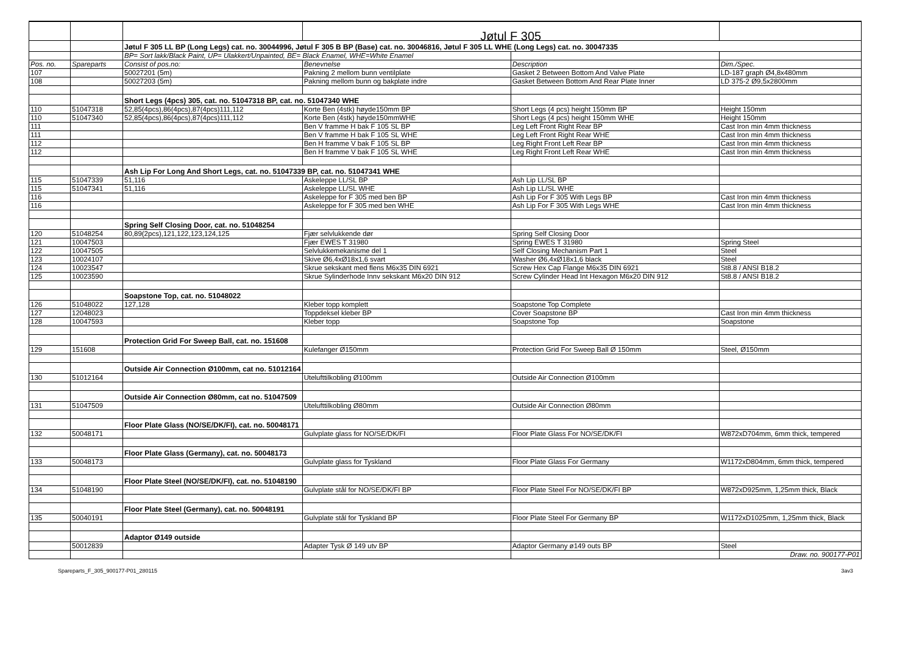| | | | Jøtul F 305 | | |
| | | Jøtul F 305 LL BP (Long Legs) cat. no. 30044996, Jøtul F 305 B BP (Base) cat. no. 30046816, Jøtul F 305 LL WHE (Long Legs) cat. no. 30047335 | | | |
| | | BP= Sort lakk/Black Paint, UP= Ulakkert/Unpainted, BE= Black Enamel, WHE=White Enamel | | | |
| Pos. no. | Spareparts | Consist of pos.no: | Benevnelse | Description | Dim./Spec. |
| 107 | | 50027201 (5m) | Pakning 2 mellom bunn ventilplate | Gasket 2 Between Bottom And Valve Plate | LD-187 graph Ø4,8x480mm |
| 108 | | 50027203 (5m) | Pakning mellom bunn og bakplate indre | Gasket Between Bottom And Rear Plate Inner | LD 375-2 Ø9,5x2800mm |
| | | Short Legs (4pcs) 305, cat. no. 51047318 BP, cat. no. 51047340 WHE | | | |
| 110 | 51047318 | 52,85(4pcs),86(4pcs),87(4pcs)111,112 | Korte Ben (4stk) høyde150mm BP | Short Legs (4 pcs) height 150mm BP | Height 150mm |
| 110 | 51047340 | 52,85(4pcs),86(4pcs),87(4pcs)111,112 | Korte Ben (4stk) høyde150mmWHE | Short Legs (4 pcs) height 150mm WHE | Height 150mm |
| 111 | | | Ben V framme H bak F 105 SL BP | Leg Left Front Right Rear BP | Cast Iron min 4mm thickness |
| 111 | | | Ben V framme H bak F 105 SL WHE | Leg Left Front Right Rear WHE | Cast Iron min 4mm thickness |
| 112 | | | Ben H framme V bak F 105 SL BP | Leg Right Front Left Rear BP | Cast Iron min 4mm thickness |
| 112 | | | Ben H framme V bak F 105 SL WHE | Leg Right Front Left Rear WHE | Cast Iron min 4mm thickness |
| | | Ash Lip For Long And Short Legs, cat. no. 51047339 BP, cat. no. 51047341 WHE | | | |
| 115 | 51047339 | 51,116 | Askeleppe LL/SL BP | Ash Lip LL/SL BP | |
| 115 | 51047341 | 51,116 | Askeleppe LL/SL WHE | Ash Lip LL/SL WHE | |
| 116 | | | Askeleppe for F 305 med ben BP | Ash Lip For F 305 With Legs BP | Cast Iron min 4mm thickness |
| 116 | | | Askeleppe for F 305 med ben WHE | Ash Lip For F 305 With Legs WHE | Cast Iron min 4mm thickness |
| | | Spring Self Closing Door, cat. no. 51048254 | | | |
| 120 | 51048254 | 80,89(2pcs),121,122,123,124,125 | Fjær selvlukkende dør | Spring Self Closing Door | |
| 121 | 10047503 | | Fjær EWES T 31980 | Spring EWES T 31980 | Spring Steel |
| 122 | 10047505 | | Selvlukkemekanisme del 1 | Self Closing Mechanism Part 1 | Steel |
| 123 | 10024107 | | Skive Ø6,4xØ18x1,6 svart | Washer Ø6,4xØ18x1,6 black | Steel |
| 124 | 10023547 | | Skrue sekskant med flens M6x35 DIN 6921 | Screw Hex Cap Flange M6x35 DIN 6921 | St8.8 / ANSI B18.2 |
| 125 | 10023590 | | Skrue Sylinderhode Innv sekskant M6x20 DIN 912 | Screw Cylinder Head Int Hexagon M6x20 DIN 912 | St8.8 / ANSI B18.2 |
| | | Soapstone Top, cat. no. 51048022 | | | |
| 126 | 51048022 | 127,128 | Kleber topp komplett | Soapstone Top Complete | |
| 127 | 12048023 | | Toppdeksel kleber BP | Cover Soapstone BP | Cast Iron min 4mm thickness |
| 128 | 10047593 | | Kleber topp | Soapstone Top | Soapstone |
| | | Protection Grid For Sweep Ball, cat. no. 151608 | | | |
| 129 | 151608 | | Kulefanger Ø150mm | Protection Grid For Sweep Ball Ø 150mm | Steel, Ø150mm |
| | | Outside Air Connection Ø100mm, cat no. 51012164 | | | |
| 130 | 51012164 | | Utelufttilkobling Ø100mm | Outside Air Connection Ø100mm | |
| | | Outside Air Connection Ø80mm, cat no. 51047509 | | | |
| 131 | 51047509 | | Utelufttilkobling Ø80mm | Outside Air Connection Ø80mm | |
| | | Floor Plate Glass (NO/SE/DK/FI), cat. no. 50048171 | | | |
| 132 | 50048171 | | Gulvplate glass for NO/SE/DK/FI | Floor Plate Glass For NO/SE/DK/FI | W872xD704mm, 6mm thick, tempered |
| | | Floor Plate Glass (Germany), cat. no. 50048173 | | | |
| 133 | 50048173 | | Gulvplate glass for Tyskland | Floor Plate Glass For Germany | W1172xD804mm, 6mm thick, tempered |
| | | Floor Plate Steel (NO/SE/DK/FI), cat. no. 51048190 | | | |
| 134 | 51048190 | | Gulvplate stål for NO/SE/DK/FI BP | Floor Plate Steel For NO/SE/DK/FI BP | W872xD925mm, 1,25mm thick, Black |
| | | Floor Plate Steel (Germany), cat. no. 50048191 | | | |
| 135 | 50040191 | | Gulvplate stål for Tyskland BP | Floor Plate Steel For Germany BP | W1172xD1025mm, 1,25mm thick, Black |
| | | Adaptor Ø149 outside | | | |
| | 50012839 | | Adapter Tysk Ø 149 utv BP | Adaptor Germany ø149 outs BP | Steel |
| | | | | | Draw. no. 900177-P01 |
Spareparts_F_305_900177-P01_280115 3av3